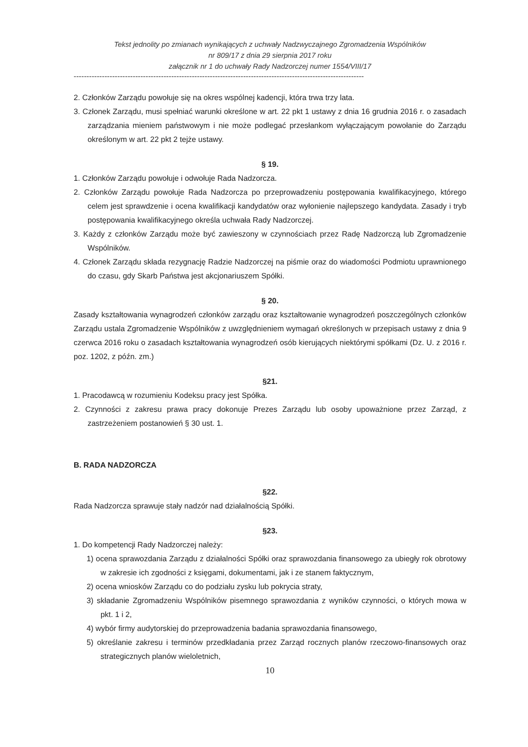Tekst jednolity po zmianach wynikających z uchwały Nadzwyczajnego Zgromadzenia Wspólników
nr 809/17 z dnia 29 sierpnia 2017 roku
załącznik nr 1 do uchwały Rady Nadzorczej numer 1554/VIII/17
-----------------------------------------------------------------------------------------------------------------
2. Członków Zarządu powołuje się na okres wspólnej kadencji, która trwa trzy lata.
3. Członek Zarządu, musi spełniać warunki określone w art. 22 pkt 1 ustawy z dnia 16 grudnia 2016 r. o zasadach zarządzania mieniem państwowym i nie może podlegać przesłankom wyłączającym powołanie do Zarządu określonym w art. 22 pkt 2 tejże ustawy.
§ 19.
1. Członków Zarządu powołuje i odwołuje Rada Nadzorcza.
2. Członków Zarządu powołuje Rada Nadzorcza po przeprowadzeniu postępowania kwalifikacyjnego, którego celem jest sprawdzenie i ocena kwalifikacji kandydatów oraz wyłonienie najlepszego kandydata. Zasady i tryb postępowania kwalifikacyjnego określa uchwała Rady Nadzorczej.
3. Każdy z członków Zarządu może być zawieszony w czynnościach przez Radę Nadzorczą lub Zgromadzenie Wspólników.
4. Członek Zarządu składa rezygnację Radzie Nadzorczej na piśmie oraz do wiadomości Podmiotu uprawnionego do czasu, gdy Skarb Państwa jest akcjonariuszem Spółki.
§ 20.
Zasady kształtowania wynagrodzeń członków zarządu oraz kształtowanie wynagrodzeń poszczególnych członków Zarządu ustala Zgromadzenie Wspólników z uwzględnieniem wymagań określonych w przepisach ustawy z dnia 9 czerwca 2016 roku o zasadach kształtowania wynagrodzeń osób kierujących niektórymi spółkami (Dz. U. z 2016 r. poz. 1202, z późn. zm.)
§21.
1. Pracodawcą w rozumieniu Kodeksu pracy jest Spółka.
2. Czynności z zakresu prawa pracy dokonuje Prezes Zarządu lub osoby upoważnione przez Zarząd, z zastrzeżeniem postanowień § 30 ust. 1.
B. RADA NADZORCZA
§22.
Rada Nadzorcza sprawuje stały nadzór nad działalnością Spółki.
§23.
1. Do kompetencji Rady Nadzorczej należy:
1) ocena sprawozdania Zarządu z działalności Spółki oraz sprawozdania finansowego za ubiegły rok obrotowy w zakresie ich zgodności z księgami, dokumentami, jak i ze stanem faktycznym,
2) ocena wniosków Zarządu co do podziału zysku lub pokrycia straty,
3) składanie Zgromadzeniu Wspólników pisemnego sprawozdania z wyników czynności, o których mowa w pkt. 1 i 2,
4) wybór firmy audytorskiej do przeprowadzenia badania sprawozdania finansowego,
5) określanie zakresu i terminów przedkładania przez Zarząd rocznych planów rzeczowo-finansowych oraz strategicznych planów wieloletnich,
10